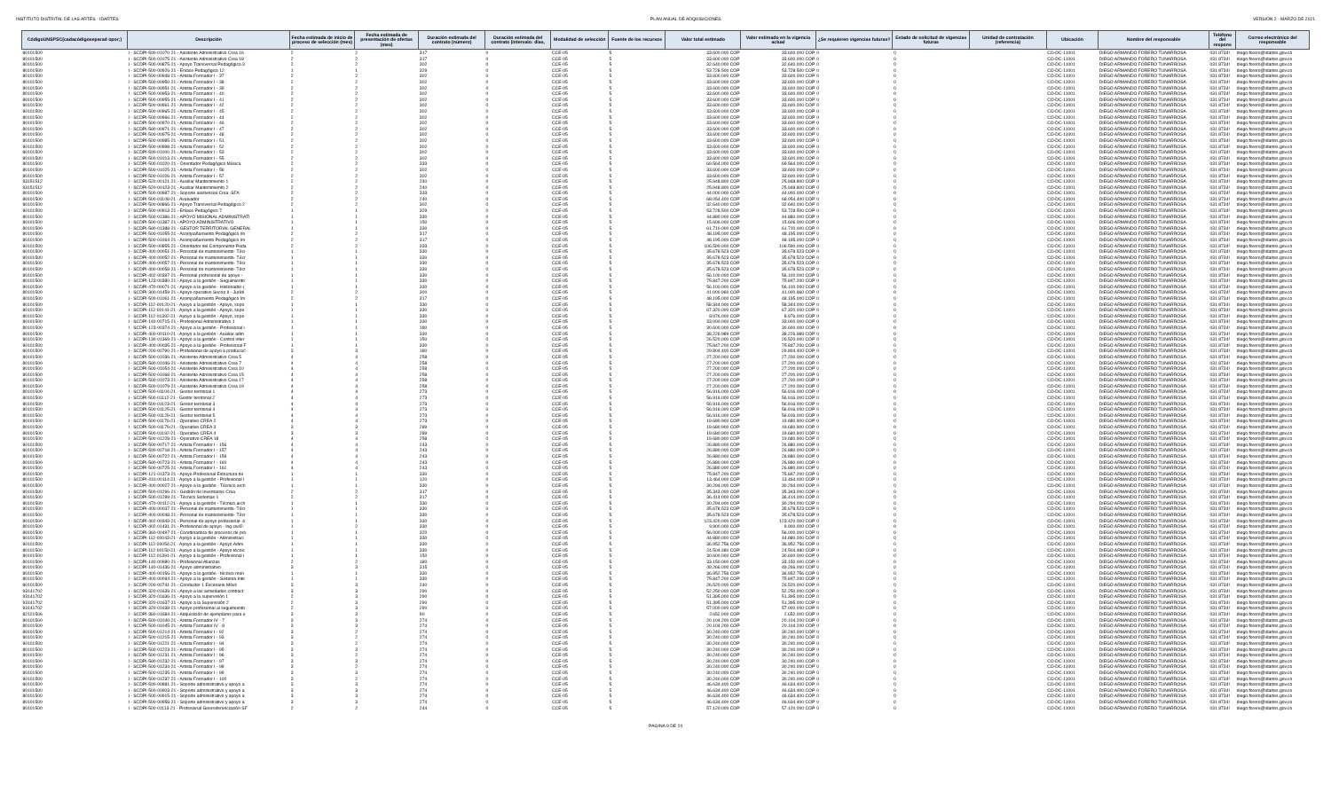INSTITUTO DISTRITAL DE LAS ARTES - IDARTES PLAN ANUAL DE ADQUISICIONES VERSIÓN 2 - MARZO DE 2021
| CódigoUNSPSC(cadacódigoseparad opor;) | Descripción | Fecha estimada de inicio de proceso de selección (mes) | Fecha estimada de presentación de ofertas (mes) | Duración estimada del contrato (número) | Duración estimada del contrato (intervalo: días, | Modalidad de selección | Fuente de los recursos | Valor total estimado | Valor estimado en la vigencia actual | ¿Se requieren vigencias futuras? | Estado de solicitud de vigencias futuras | Unidad de contratación (referencia) | Ubicación | Nombre del responsable | Teléfono del respons | Correo electrónico del responsable |
| --- | --- | --- | --- | --- | --- | --- | --- | --- | --- | --- | --- | --- | --- | --- | --- | --- |
| 80101500 | I - SCDPI-500-01070-21 - Asistente Administrativo Crea 16 | 2 | 2 | 317 | 0 | CCE-05 | 5 | 33.600.000 COP | 33.600.000 COP | 0 | 0 | | CO-DC-11001 | DIEGO ARMANDO FORERO TUNARROSA | 031 8734! | diego.forero@idartes.gov.co |
| 80101500 | I - SCDPI-500-01075-21 - Asistente Administrativo Crea 18 | 2 | 2 | 317 | 0 | CCE-05 | 5 | 33.600.000 COP | 33.600.000 COP | 0 | 0 | | CO-DC-11001 | DIEGO ARMANDO FORERO TUNARROSA | 031 8734! | diego.forero@idartes.gov.co |
| 80101500 | I - SCDPI-500-00875-21 - Apoyo Transversal Pedagógico 3 | 2 | 2 | 302 | 0 | CCE-05 | 5 | 32.640.000 COP | 32.640.000 COP | 0 | 0 | | CO-DC-11001 | DIEGO ARMANDO FORERO TUNARROSA | 031 8734! | diego.forero@idartes.gov.co |
| 80101500 | I - SCDPI-500-00926-21 - Enlace Pedagógico 12 | 1 | 1 | 329 | 0 | CCE-05 | 5 | 53.728.500 COP | 53.728.500 COP | 0 | 0 | | CO-DC-11001 | DIEGO ARMANDO FORERO TUNARROSA | 031 8734! | diego.forero@idartes.gov.co |
| 80101500 | I - SCDPI-500-00948-21 - Artista Formador I - 37 | 2 | 2 | 302 | 0 | CCE-05 | 5 | 33.600.000 COP | 33.600.000 COP | 0 | 0 | | CO-DC-11001 | DIEGO ARMANDO FORERO TUNARROSA | 031 8734! | diego.forero@idartes.gov.co |
| 80101500 | I - SCDPI-500-00950-21 - Artista Formador I - 38 | 2 | 2 | 302 | 0 | CCE-05 | 5 | 33.600.000 COP | 33.600.000 COP | 0 | 0 | | CO-DC-11001 | DIEGO ARMANDO FORERO TUNARROSA | 031 8734! | diego.forero@idartes.gov.co |
| 80101500 | I - SCDPI-500-00951-21 - Artista Formador I - 39 | 2 | 2 | 302 | 0 | CCE-05 | 5 | 33.600.000 COP | 33.600.000 COP | 0 | 0 | | CO-DC-11001 | DIEGO ARMANDO FORERO TUNARROSA | 031 8734! | diego.forero@idartes.gov.co |
| 80101500 | I - SCDPI-500-00953-21 - Artista Formador I - 40 | 2 | 2 | 302 | 0 | CCE-05 | 5 | 33.600.000 COP | 33.600.000 COP | 0 | 0 | | CO-DC-11001 | DIEGO ARMANDO FORERO TUNARROSA | 031 8734! | diego.forero@idartes.gov.co |
| 80101500 | I - SCDPI-500-00955-21 - Artista Formador I - 41 | 2 | 2 | 302 | 0 | CCE-05 | 5 | 33.600.000 COP | 33.600.000 COP | 0 | 0 | | CO-DC-11001 | DIEGO ARMANDO FORERO TUNARROSA | 031 8734! | diego.forero@idartes.gov.co |
| 80101500 | I - SCDPI-500-00961-21 - Artista Formador I - 42 | 2 | 2 | 302 | 0 | CCE-05 | 5 | 33.600.000 COP | 33.600.000 COP | 0 | 0 | | CO-DC-11001 | DIEGO ARMANDO FORERO TUNARROSA | 031 8734! | diego.forero@idartes.gov.co |
| 80101500 | I - SCDPI-500-00965-21 - Artista Formador I - 45 | 2 | 2 | 302 | 0 | CCE-05 | 5 | 33.600.000 COP | 33.600.000 COP | 0 | 0 | | CO-DC-11001 | DIEGO ARMANDO FORERO TUNARROSA | 031 8734! | diego.forero@idartes.gov.co |
| 80101500 | I - SCDPI-500-00966-21 - Artista Formador I - 44 | 2 | 2 | 302 | 0 | CCE-05 | 5 | 33.600.000 COP | 33.600.000 COP | 0 | 0 | | CO-DC-11001 | DIEGO ARMANDO FORERO TUNARROSA | 031 8734! | diego.forero@idartes.gov.co |
| 80101500 | I - SCDPI-500-00970-21 - Artista Formador I - 46 | 2 | 2 | 302 | 0 | CCE-05 | 5 | 33.600.000 COP | 33.600.000 COP | 0 | 0 | | CO-DC-11001 | DIEGO ARMANDO FORERO TUNARROSA | 031 8734! | diego.forero@idartes.gov.co |
| 80101500 | I - SCDPI-500-00971-21 - Artista Formador I - 47 | 2 | 2 | 302 | 0 | CCE-05 | 5 | 33.600.000 COP | 33.600.000 COP | 0 | 0 | | CO-DC-11001 | DIEGO ARMANDO FORERO TUNARROSA | 031 8734! | diego.forero@idartes.gov.co |
| 80101500 | I - SCDPI-500-00975-21 - Artista Formador I - 48 | 2 | 2 | 302 | 0 | CCE-05 | 5 | 33.600.000 COP | 33.600.000 COP | 0 | 0 | | CO-DC-11001 | DIEGO ARMANDO FORERO TUNARROSA | 031 8734! | diego.forero@idartes.gov.co |
| 80101500 | I - SCDPI-500-00985-21 - Artista Formador I - 51 | 2 | 2 | 302 | 0 | CCE-05 | 5 | 33.600.000 COP | 33.600.000 COP | 0 | 0 | | CO-DC-11001 | DIEGO ARMANDO FORERO TUNARROSA | 031 8734! | diego.forero@idartes.gov.co |
| 80101500 | I - SCDPI-500-00998-21 - Artista Formador I - 52 | 2 | 2 | 302 | 0 | CCE-05 | 5 | 33.600.000 COP | 33.600.000 COP | 0 | 0 | | CO-DC-11001 | DIEGO ARMANDO FORERO TUNARROSA | 031 8734! | diego.forero@idartes.gov.co |
| 80101500 | I - SCDPI-500-01000-21 - Artista Formador I - 53 | 2 | 2 | 302 | 0 | CCE-05 | 5 | 33.600.000 COP | 33.600.000 COP | 0 | 0 | | CO-DC-11001 | DIEGO ARMANDO FORERO TUNARROSA | 031 8734! | diego.forero@idartes.gov.co |
| 80101500 | I - SCDPI-500-01013-21 - Artista Formador I - 55 | 2 | 2 | 302 | 0 | CCE-05 | 5 | 33.600.000 COP | 33.600.000 COP | 0 | 0 | | CO-DC-11001 | DIEGO ARMANDO FORERO TUNARROSA | 031 8734! | diego.forero@idartes.gov.co |
| 80101500 | I - SCDPI-500-01020-21 - Orientador Pedagógico Música | 2 | 2 | 333 | 0 | CCE-05 | 5 | 69.564.000 COP | 69.564.000 COP | 0 | 0 | | CO-DC-11001 | DIEGO ARMANDO FORERO TUNARROSA | 031 8734! | diego.forero@idartes.gov.co |
| 80101500 | I - SCDPI-500-01025-21 - Artista Formador I - 56 | 2 | 2 | 302 | 0 | CCE-05 | 5 | 33.600.000 COP | 33.600.000 COP | 0 | 0 | | CO-DC-11001 | DIEGO ARMANDO FORERO TUNARROSA | 031 8734! | diego.forero@idartes.gov.co |
| 80101500 | I - SCDPI-500-01026-21 - Artista Formador I - 57 | 2 | 2 | 302 | 0 | CCE-05 | 5 | 33.600.000 COP | 33.600.000 COP | 0 | 0 | | CO-DC-11001 | DIEGO ARMANDO FORERO TUNARROSA | 031 8734! | diego.forero@idartes.gov.co |
| 93151512 | I - SCDPI-520-00121-21 - Auxiliar Mantenimiento 1 | 2 | 2 | 240 | 0 | CCE-05 | 5 | 25.948.800 COP | 25.948.800 COP | 0 | 0 | | CO-DC-11001 | DIEGO ARMANDO FORERO TUNARROSA | 031 8734! | diego.forero@idartes.gov.co |
| 93151512 | I - SCDPI-520-00123-21 - Auxiliar Mantenimiento 2 | 2 | 2 | 240 | 0 | CCE-05 | 5 | 25.948.800 COP | 25.948.800 COP | 0 | 0 | | CO-DC-11001 | DIEGO ARMANDO FORERO TUNARROSA | 031 8734! | diego.forero@idartes.gov.co |
| 80101500 | I - SCDPI-500-00987-21 - Soporte asistencial Crea -SFA | 2 | 2 | 333 | 0 | CCE-05 | 5 | 44.000.000 COP | 44.000.000 COP | 0 | 0 | | CO-DC-11001 | DIEGO ARMANDO FORERO TUNARROSA | 031 8734! | diego.forero@idartes.gov.co |
| 80101500 | I - SCDPI-500-01108-21 - Avaluador | 2 | 2 | 240 | 0 | CCE-05 | 5 | 68.054.400 COP | 68.054.400 COP | 0 | 0 | | CO-DC-11001 | DIEGO ARMANDO FORERO TUNARROSA | 031 8734! | diego.forero@idartes.gov.co |
| 80101500 | I - SCDPI-500-00866-21 - Apoyo Transversal Pedagógico 2 | 2 | 2 | 302 | 0 | CCE-05 | 5 | 32.640.000 COP | 32.640.000 COP | 0 | 0 | | CO-DC-11001 | DIEGO ARMANDO FORERO TUNARROSA | 031 8734! | diego.forero@idartes.gov.co |
| 80101500 | I - SCDPI-500-00913-21 - Enlace Pedagógico 7 | 1 | 1 | 329 | 0 | CCE-05 | 5 | 53.728.500 COP | 53.728.500 COP | 0 | 0 | | CO-DC-11001 | DIEGO ARMANDO FORERO TUNARROSA | 031 8734! | diego.forero@idartes.gov.co |
| 80101500 | I - SCDPI-500-01386-21 - APOYO MISIONAL ADMINISTRATI | 1 | 1 | 330 | 0 | CCE-05 | 5 | 44.880.000 COP | 44.880.000 COP | 0 | 0 | | CO-DC-11001 | DIEGO ARMANDO FORERO TUNARROSA | 031 8734! | diego.forero@idartes.gov.co |
| 80101500 | I - SCDPI-500-01387-21 - APOYO ADMINISTRATIVO | 1 | 1 | 150 | 0 | CCE-05 | 5 | 15.606.000 COP | 15.606.000 COP | 0 | 0 | | CO-DC-11001 | DIEGO ARMANDO FORERO TUNARROSA | 031 8734! | diego.forero@idartes.gov.co |
| 80101500 | I - SCDPI-500-01388-21 - GESTOR TERRITORIAL GENERAL | 1 | 1 | 330 | 0 | CCE-05 | 5 | 61.710.000 COP | 61.710.000 COP | 0 | 0 | | CO-DC-11001 | DIEGO ARMANDO FORERO TUNARROSA | 031 8734! | diego.forero@idartes.gov.co |
| 80101500 | I - SCDPI-500-01055-21 - Acompañamiento Pedagógico Im | 2 | 2 | 317 | 0 | CCE-05 | 5 | 48.195.000 COP | 48.195.000 COP | 0 | 0 | | CO-DC-11001 | DIEGO ARMANDO FORERO TUNARROSA | 031 8734! | diego.forero@idartes.gov.co |
| 80101500 | I - SCDPI-500-01064-21 - Acompañamiento Pedagógico Im | 2 | 2 | 317 | 0 | CCE-05 | 5 | 48.195.000 COP | 48.195.000 COP | 0 | 0 | | CO-DC-11001 | DIEGO ARMANDO FORERO TUNARROSA | 031 8734! | diego.forero@idartes.gov.co |
| 80101500 | I - SCDPI-500-00855-21 - Orientador del Componente Peda | 2 | 2 | 333 | 0 | CCE-05 | 5 | 106.590.000 COP | 106.590.000 COP | 0 | 0 | | CO-DC-11001 | DIEGO ARMANDO FORERO TUNARROSA | 031 8734! | diego.forero@idartes.gov.co |
| 80101500 | I - SCDPI-400-00051-21 - Personal de mantenimiento- Técr | 1 | 1 | 330 | 0 | CCE-05 | 5 | 35.678.523 COP | 35.678.523 COP | 0 | 0 | | CO-DC-11001 | DIEGO ARMANDO FORERO TUNARROSA | 031 8734! | diego.forero@idartes.gov.co |
| 80101500 | I - SCDPI-400-00052-21 - Personal de mantenimiento- Técr | 1 | 1 | 330 | 0 | CCE-05 | 5 | 35.678.523 COP | 35.678.523 COP | 0 | 0 | | CO-DC-11001 | DIEGO ARMANDO FORERO TUNARROSA | 031 8734! | diego.forero@idartes.gov.co |
| 80101500 | I - SCDPI-400-00057-21 - Personal de mantenimiento- Técr | 1 | 1 | 330 | 0 | CCE-05 | 5 | 35.678.523 COP | 35.678.523 COP | 0 | 0 | | CO-DC-11001 | DIEGO ARMANDO FORERO TUNARROSA | 031 8734! | diego.forero@idartes.gov.co |
| 80101500 | I - SCDPI-400-00058-21 - Personal de mantenimiento- Técr | 1 | 1 | 330 | 0 | CCE-05 | 5 | 35.678.523 COP | 35.678.523 COP | 0 | 0 | | CO-DC-11001 | DIEGO ARMANDO FORERO TUNARROSA | 031 8734! | diego.forero@idartes.gov.co |
| 80101500 | I - SCDPI-402-00397-21 - Personal profesional de apoyo - | 1 | 1 | 330 | 0 | CCE-05 | 5 | 56.100.000 COP | 56.100.000 COP | 0 | 0 | | CO-DC-11001 | DIEGO ARMANDO FORERO TUNARROSA | 031 8734! | diego.forero@idartes.gov.co |
| 80101500 | I - SCDPI-123-00380-21 - Apoyo a la gestión - Seguimiento | 1 | 1 | 330 | 0 | CCE-05 | 5 | 75.847.200 COP | 75.847.200 COP | 0 | 0 | | CO-DC-11001 | DIEGO ARMANDO FORERO TUNARROSA | 031 8734! | diego.forero@idartes.gov.co |
| 80101500 | I - SCDPI-470-00071-21 - Apoyo a la gestión - Historiador-( | 1 | 1 | 330 | 0 | CCE-05 | 5 | 56.100.000 COP | 56.100.000 COP | 0 | 0 | | CO-DC-11001 | DIEGO ARMANDO FORERO TUNARROSA | 031 8734! | diego.forero@idartes.gov.co |
| 80101500 | I - SCDPI-300-01459-21 - Apoyo operativo Secop II - Jurídi | 2 | 2 | 300 | 0 | CCE-05 | 5 | 41.000.960 COP | 41.000.960 COP | 0 | 0 | | CO-DC-11001 | DIEGO ARMANDO FORERO TUNARROSA | 031 8734! | diego.forero@idartes.gov.co |
| 80101500 | I - SCDPI-500-01061-21 - Acompañamiento Pedagógico Im | 2 | 2 | 317 | 0 | CCE-05 | 5 | 48.195.000 COP | 48.195.000 COP | 0 | 0 | | CO-DC-11001 | DIEGO ARMANDO FORERO TUNARROSA | 031 8734! | diego.forero@idartes.gov.co |
| 80101500 | I - SCDPI-112-00120-21 - Apoyo a la gestión - Apoyo, sopo | 1 | 1 | 330 | 0 | CCE-05 | 5 | 58.344.000 COP | 58.344.000 COP | 0 | 0 | | CO-DC-11001 | DIEGO ARMANDO FORERO TUNARROSA | 031 8734! | diego.forero@idartes.gov.co |
| 80101500 | I - SCDPI-112-00141-21 - Apoyo a la gestión - Apoyo, sopo | 1 | 1 | 330 | 0 | CCE-05 | 5 | 67.320.000 COP | 67.320.000 COP | 0 | 0 | | CO-DC-11001 | DIEGO ARMANDO FORERO TUNARROSA | 031 8734! | diego.forero@idartes.gov.co |
| 80101500 | I - SCDPI-112-01392-21 - Apoyo a la gestión - Apoyo, sopo | 1 | 1 | 330 | 0 | CCE-05 | 5 | 8.976.000 COP | 8.976.000 COP | 0 | 0 | | CO-DC-11001 | DIEGO ARMANDO FORERO TUNARROSA | 031 8734! | diego.forero@idartes.gov.co |
| 80101500 | I - SCDPI-140-00715-21 - Profesional Administrativo 1 | 1 | 1 | 330 | 0 | CCE-05 | 5 | 33.000.000 COP | 33.000.000 COP | 0 | 0 | | CO-DC-11001 | DIEGO ARMANDO FORERO TUNARROSA | 031 8734! | diego.forero@idartes.gov.co |
| 80101500 | I - SCDPI-123-00374-21 - Apoyo a la gestión - Profesional i | 1 | 1 | 180 | 0 | CCE-05 | 5 | 30.600.000 COP | 30.600.000 COP | 0 | 0 | | CO-DC-11001 | DIEGO ARMANDO FORERO TUNARROSA | 031 8734! | diego.forero@idartes.gov.co |
| 80101500 | I - SCDPI-400-00110-21 - Apoyo a la gestión - Auxiliar adm | 1 | 1 | 330 | 0 | CCE-05 | 5 | 38.226.989 COP | 38.226.989 COP | 0 | 0 | | CO-DC-11001 | DIEGO ARMANDO FORERO TUNARROSA | 031 8734! | diego.forero@idartes.gov.co |
| 80101500 | I - SCDPI-130-01369-21 - Apoyo a la gestión - Control inter | 1 | 1 | 150 | 0 | CCE-05 | 5 | 26.520.000 COP | 26.520.000 COP | 0 | 0 | | CO-DC-11001 | DIEGO ARMANDO FORERO TUNARROSA | 031 8734! | diego.forero@idartes.gov.co |
| 80101500 | I - SCDPI-400-00035-21 - Apoyo a la gestión - Profesional F | 1 | 1 | 330 | 0 | CCE-05 | 5 | 75.847.200 COP | 75.847.200 COP | 0 | 0 | | CO-DC-11001 | DIEGO ARMANDO FORERO TUNARROSA | 031 8734! | diego.forero@idartes.gov.co |
| 80101500 | I - SCDPI-200-00790-21 - Profesional de apoyo a produccić | 3 | 3 | 180 | 0 | CCE-05 | 5 | 29.804.400 COP | 29.804.400 COP | 0 | 0 | | CO-DC-11001 | DIEGO ARMANDO FORERO TUNARROSA | 031 8734! | diego.forero@idartes.gov.co |
| 80101500 | I - SCDPI-500-01036-21 - Asistente Administrativo Crea 5 | 4 | 4 | 258 | 0 | CCE-05 | 5 | 27.200.000 COP | 27.200.000 COP | 0 | 0 | | CO-DC-11001 | DIEGO ARMANDO FORERO TUNARROSA | 031 8734! | diego.forero@idartes.gov.co |
| 80101500 | I - SCDPI-500-01046-21 - Asistente Administrativo Crea 7 | 4 | 4 | 258 | 0 | CCE-05 | 5 | 27.200.000 COP | 27.200.000 COP | 0 | 0 | | CO-DC-11001 | DIEGO ARMANDO FORERO TUNARROSA | 031 8734! | diego.forero@idartes.gov.co |
| 80101500 | I - SCDPI-500-01054-21 - Asistente Administrativo Crea 10 | 4 | 4 | 258 | 0 | CCE-05 | 5 | 27.200.000 COP | 27.200.000 COP | 0 | 0 | | CO-DC-11001 | DIEGO ARMANDO FORERO TUNARROSA | 031 8734! | diego.forero@idartes.gov.co |
| 80101500 | I - SCDPI-500-01068-21 - Asistente Administrativo Crea 15 | 4 | 4 | 258 | 0 | CCE-05 | 5 | 27.200.000 COP | 27.200.000 COP | 0 | 0 | | CO-DC-11001 | DIEGO ARMANDO FORERO TUNARROSA | 031 8734! | diego.forero@idartes.gov.co |
| 80101500 | I - SCDPI-500-01073-21 - Asistente Administrativo Crea 17 | 4 | 4 | 258 | 0 | CCE-05 | 5 | 27.200.000 COP | 27.200.000 COP | 0 | 0 | | CO-DC-11001 | DIEGO ARMANDO FORERO TUNARROSA | 031 8734! | diego.forero@idartes.gov.co |
| 80101500 | I - SCDPI-500-01079-21 - Asistente Administrativo Crea 19 | 4 | 4 | 258 | 0 | CCE-05 | 5 | 27.200.000 COP | 27.200.000 COP | 0 | 0 | | CO-DC-11001 | DIEGO ARMANDO FORERO TUNARROSA | 031 8734! | diego.forero@idartes.gov.co |
| 80101500 | I - SCDPI-500-01104-21 - Gestor territorial 1 | 4 | 4 | 273 | 0 | CCE-05 | 5 | 56.916.000 COP | 56.916.000 COP | 0 | 0 | | CO-DC-11001 | DIEGO ARMANDO FORERO TUNARROSA | 031 8734! | diego.forero@idartes.gov.co |
| 80101500 | I - SCDPI-500-01112-21 - Gestor territorial 2 | 4 | 4 | 273 | 0 | CCE-05 | 5 | 56.916.000 COP | 56.916.000 COP | 0 | 0 | | CO-DC-11001 | DIEGO ARMANDO FORERO TUNARROSA | 031 8734! | diego.forero@idartes.gov.co |
| 80101500 | I - SCDPI-500-01123-21 - Gestor territorial 3 | 4 | 4 | 273 | 0 | CCE-05 | 5 | 56.916.000 COP | 56.916.000 COP | 0 | 0 | | CO-DC-11001 | DIEGO ARMANDO FORERO TUNARROSA | 031 8734! | diego.forero@idartes.gov.co |
| 80101500 | I - SCDPI-500-01125-21 - Gestor territorial 4 | 4 | 4 | 273 | 0 | CCE-05 | 5 | 56.916.000 COP | 56.916.000 COP | 0 | 0 | | CO-DC-11001 | DIEGO ARMANDO FORERO TUNARROSA | 031 8734! | diego.forero@idartes.gov.co |
| 80101500 | I - SCDPI-500-01129-21 - Gestor territorial 5 | 4 | 4 | 273 | 0 | CCE-05 | 5 | 56.916.000 COP | 56.916.000 COP | 0 | 0 | | CO-DC-11001 | DIEGO ARMANDO FORERO TUNARROSA | 031 8734! | diego.forero@idartes.gov.co |
| 80101500 | I - SCDPI-500-01176-21 - Operativo CREA 2 | 4 | 4 | 273 | 0 | CCE-05 | 5 | 19.680.900 COP | 19.680.900 COP | 0 | 0 | | CO-DC-11001 | DIEGO ARMANDO FORERO TUNARROSA | 031 8734! | diego.forero@idartes.gov.co |
| 80101500 | I - SCDPI-500-01179-21 - Operativo CREA 3 | 3 | 3 | 289 | 0 | CCE-05 | 5 | 19.680.900 COP | 19.680.900 COP | 0 | 0 | | CO-DC-11001 | DIEGO ARMANDO FORERO TUNARROSA | 031 8734! | diego.forero@idartes.gov.co |
| 80101500 | I - SCDPI-500-01192-21 - Operativo CREA 4 | 3 | 3 | 289 | 0 | CCE-05 | 5 | 19.680.900 COP | 19.680.900 COP | 0 | 0 | | CO-DC-11001 | DIEGO ARMANDO FORERO TUNARROSA | 031 8734! | diego.forero@idartes.gov.co |
| 80101500 | I - SCDPI-500-01228-21 - Operativo CREA 18 | 4 | 4 | 258 | 0 | CCE-05 | 5 | 19.680.900 COP | 19.680.900 COP | 0 | 0 | | CO-DC-11001 | DIEGO ARMANDO FORERO TUNARROSA | 031 8734! | diego.forero@idartes.gov.co |
| 80101500 | I - SCDPI-500-00717-21 - Artista Formador I - 156 | 4 | 4 | 243 | 0 | CCE-05 | 5 | 26.880.000 COP | 26.880.000 COP | 0 | 0 | | CO-DC-11001 | DIEGO ARMANDO FORERO TUNARROSA | 031 8734! | diego.forero@idartes.gov.co |
| 80101500 | I - SCDPI-500-00718-21 - Artista Formador I - 157 | 4 | 4 | 243 | 0 | CCE-05 | 5 | 26.880.000 COP | 26.880.000 COP | 0 | 0 | | CO-DC-11001 | DIEGO ARMANDO FORERO TUNARROSA | 031 8734! | diego.forero@idartes.gov.co |
| 80101500 | I - SCDPI-500-00722-21 - Artista Formador I - 159 | 4 | 4 | 243 | 0 | CCE-05 | 5 | 26.880.000 COP | 26.880.000 COP | 0 | 0 | | CO-DC-11001 | DIEGO ARMANDO FORERO TUNARROSA | 031 8734! | diego.forero@idartes.gov.co |
| 80101500 | I - SCDPI-500-00723-21 - Artista Formador I - 160 | 4 | 4 | 243 | 0 | CCE-05 | 5 | 26.880.000 COP | 26.880.000 COP | 0 | 0 | | CO-DC-11001 | DIEGO ARMANDO FORERO TUNARROSA | 031 8734! | diego.forero@idartes.gov.co |
| 80101500 | I - SCDPI-500-00725-21 - Artista Formador I - 161 | 4 | 4 | 243 | 0 | CCE-05 | 5 | 26.880.000 COP | 26.880.000 COP | 0 | 0 | | CO-DC-11001 | DIEGO ARMANDO FORERO TUNARROSA | 031 8734! | diego.forero@idartes.gov.co |
| 80101500 | I - SCDPI-121-01373-21 - Apoyo Profesional Estructura de | 1 | 1 | 330 | 0 | CCE-05 | 5 | 75.847.200 COP | 75.847.200 COP | 0 | 0 | | CO-DC-11001 | DIEGO ARMANDO FORERO TUNARROSA | 031 8734! | diego.forero@idartes.gov.co |
| 80101500 | I - SCDPI-410-00114-21 - Apoyo a la gestión - Profesional i | 1 | 1 | 120 | 0 | CCE-05 | 5 | 13.464.000 COP | 13.464.000 COP | 0 | 0 | | CO-DC-11001 | DIEGO ARMANDO FORERO TUNARROSA | 031 8734! | diego.forero@idartes.gov.co |
| 80101500 | I - SCDPI-400-00027-21 - Apoyo a la gestión - Técnico arch | 1 | 1 | 330 | 0 | CCE-05 | 5 | 30.294.000 COP | 30.294.000 COP | 0 | 0 | | CO-DC-11001 | DIEGO ARMANDO FORERO TUNARROSA | 031 8734! | diego.forero@idartes.gov.co |
| 80101500 | I - SCDPI-500-01296-21 - Gestión de Inventarios Crea | 2 | 2 | 317 | 0 | CCE-05 | 5 | 35.343.000 COP | 35.343.000 COP | 0 | 0 | | CO-DC-11001 | DIEGO ARMANDO FORERO TUNARROSA | 031 8734! | diego.forero@idartes.gov.co |
| 80101500 | I - SCDPI-500-01299-21 - Técnico Sistemas 1 | 2 | 2 | 317 | 0 | CCE-05 | 5 | 36.414.000 COP | 36.414.000 COP | 0 | 0 | | CO-DC-11001 | DIEGO ARMANDO FORERO TUNARROSA | 031 8734! | diego.forero@idartes.gov.co |
| 80101500 | I - SCDPI-470-00112-21 - Apoyo a la gestión - Técnico arch | 1 | 1 | 330 | 0 | CCE-05 | 5 | 30.294.000 COP | 30.294.000 COP | 0 | 0 | | CO-DC-11001 | DIEGO ARMANDO FORERO TUNARROSA | 031 8734! | diego.forero@idartes.gov.co |
| 80101500 | I - SCDPI-400-00037-21 - Personal de mantenimiento- Técr | 1 | 1 | 330 | 0 | CCE-05 | 5 | 35.678.523 COP | 35.678.523 COP | 0 | 0 | | CO-DC-11001 | DIEGO ARMANDO FORERO TUNARROSA | 031 8734! | diego.forero@idartes.gov.co |
| 80101500 | I - SCDPI-400-00048-21 - Personal de mantenimiento- Técr | 1 | 1 | 330 | 0 | CCE-05 | 5 | 35.678.523 COP | 35.678.523 COP | 0 | 0 | | CO-DC-11001 | DIEGO ARMANDO FORERO TUNARROSA | 031 8734! | diego.forero@idartes.gov.co |
| 80101500 | I - SCDPI-402-00349-21 - Personal de apoyo profesional- á | 1 | 1 | 330 | 0 | CCE-05 | 5 | 123.420.000 COP | 123.420.000 COP | 0 | 0 | | CO-DC-11001 | DIEGO ARMANDO FORERO TUNARROSA | 031 8734! | diego.forero@idartes.gov.co |
| 80101500 | I - SCDPI-402-01431-21 - Profesional de apoyo - Ing civil2- | 1 | 2 | 330 | 0 | CCE-05 | 5 | 9.900.000 COP | 9.900.000 COP | 0 | 0 | | CO-DC-11001 | DIEGO ARMANDO FORERO TUNARROSA | 031 8734! | diego.forero@idartes.gov.co |
| 80101500 | I - SCDPI-360-00497-21 - Coordinadora de procesos de pro | 1 | 1 | 320 | 0 | CCE-05 | 5 | 56.000.000 COP | 56.000.000 COP | 0 | 0 | | CO-DC-11001 | DIEGO ARMANDO FORERO TUNARROSA | 031 8734! | diego.forero@idartes.gov.co |
| 80101500 | I - SCDPI-112-00043-21 - Apoyo a la gestión - Administraci | 1 | 1 | 330 | 0 | CCE-05 | 5 | 44.880.000 COP | 44.880.000 COP | 0 | 0 | | CO-DC-11001 | DIEGO ARMANDO FORERO TUNARROSA | 031 8734! | diego.forero@idartes.gov.co |
| 80101500 | I - SCDPI-112-00054-21 - Apoyo a la gestión - Apoyo Admi | 1 | 1 | 330 | 0 | CCE-05 | 5 | 36.952.756 COP | 36.952.756 COP | 0 | 0 | | CO-DC-11001 | DIEGO ARMANDO FORERO TUNARROSA | 031 8734! | diego.forero@idartes.gov.co |
| 80101500 | I - SCDPI-112-00150-21 - Apoyo a la gestión - Apoyo técnic | 1 | 1 | 330 | 0 | CCE-05 | 5 | 24.504.480 COP | 24.504.480 COP | 0 | 0 | | CO-DC-11001 | DIEGO ARMANDO FORERO TUNARROSA | 031 8734! | diego.forero@idartes.gov.co |
| 80101500 | I - SCDPI-112-01391-21 - Apoyo a la gestión - Profesional i | 1 | 1 | 150 | 0 | CCE-05 | 5 | 30.600.000 COP | 30.600.000 COP | 0 | 0 | | CO-DC-11001 | DIEGO ARMANDO FORERO TUNARROSA | 031 8734! | diego.forero@idartes.gov.co |
| 80101500 | I - SCDPI-140-00980-21 - Profesional Alianzas | 2 | 2 | 180 | 0 | CCE-05 | 5 | 33.150.000 COP | 33.150.000 COP | 0 | 0 | | CO-DC-11001 | DIEGO ARMANDO FORERO TUNARROSA | 031 8734! | diego.forero@idartes.gov.co |
| 80101500 | I - SCDPI-140-01436-21 - Apoyo administrativo | 3 | 3 | 315 | 0 | CCE-05 | 5 | 49.266.000 COP | 49.266.000 COP | 0 | 0 | | CO-DC-11001 | DIEGO ARMANDO FORERO TUNARROSA | 031 8734! | diego.forero@idartes.gov.co |
| 80101500 | I - SCDPI-400-00156-21 - Apoyo a la gestión - técnico mon | 1 | 1 | 330 | 0 | CCE-05 | 5 | 36.952.756 COP | 36.952.756 COP | 0 | 0 | | CO-DC-11001 | DIEGO ARMANDO FORERO TUNARROSA | 031 8734! | diego.forero@idartes.gov.co |
| 80101500 | I - SCDPI-400-00094-21 - Apoyo a la gestión - Sistema Inte | 1 | 1 | 330 | 0 | CCE-05 | 5 | 75.847.200 COP | 75.847.200 COP | 0 | 0 | | CO-DC-11001 | DIEGO ARMANDO FORERO TUNARROSA | 031 8734! | diego.forero@idartes.gov.co |
| 80101500 | I - SCDPI-200-00741-21 - Conductor 1 Escenario Móvil | 3 | 3 | 240 | 0 | CCE-05 | 5 | 26.520.000 COP | 26.520.000 COP | 0 | 0 | | CO-DC-11001 | DIEGO ARMANDO FORERO TUNARROSA | 031 8734! | diego.forero@idartes.gov.co |
| 93141702 | I - SCDPI-320-01639-21 - Apoyo a las actividades contract | 3 | 3 | 290 | 0 | CCE-05 | 5 | 52.250.000 COP | 52.250.000 COP | 0 | 0 | | CO-DC-11001 | DIEGO ARMANDO FORERO TUNARROSA | 031 8734! | diego.forero@idartes.gov.co |
| 93141702 | I - SCDPI-320-01636-21 - Apoyo a la supervisión 1 | 2 | 3 | 290 | 0 | CCE-05 | 5 | 51.395.000 COP | 51.395.000 COP | 0 | 0 | | CO-DC-11001 | DIEGO ARMANDO FORERO TUNARROSA | 031 8734! | diego.forero@idartes.gov.co |
| 93141702 | I - SCDPI-320-01637-21 - Apoyo a la Supervisión 2 | 2 | 3 | 290 | 0 | CCE-05 | 5 | 51.395.000 COP | 51.395.000 COP | 0 | 0 | | CO-DC-11001 | DIEGO ARMANDO FORERO TUNARROSA | 031 8734! | diego.forero@idartes.gov.co |
| 93141702 | I - SCDPI-320-01638-21 - Apoyo profesional al seguimiento | 2 | 3 | 290 | 0 | CCE-05 | 5 | 57.000.000 COP | 57.000.000 COP | 0 | 0 | | CO-DC-11001 | DIEGO ARMANDO FORERO TUNARROSA | 031 8734! | diego.forero@idartes.gov.co |
| 82121506 | I - SCDPI-360-01684-21 - Adquisición de ejemplares para e | 3 | 3 | 90 | 0 | CCE-05 | 5 | 2.652.000 COP | 2.652.000 COP | 0 | 0 | | CO-DC-11001 | DIEGO ARMANDO FORERO TUNARROSA | 031 8734! | diego.forero@idartes.gov.co |
| 80101500 | I - SCDPI-500-01040-21 - Artista Formador IV - 7 | 3 | 3 | 274 | 0 | CCE-05 | 5 | 20.104.200 COP | 20.104.200 COP | 0 | 0 | | CO-DC-11001 | DIEGO ARMANDO FORERO TUNARROSA | 031 8734! | diego.forero@idartes.gov.co |
| 80101500 | I - SCDPI-500-01045-21 - Artista Formador IV - 8 | 3 | 3 | 274 | 0 | CCE-05 | 5 | 20.104.200 COP | 20.104.200 COP | 0 | 0 | | CO-DC-11001 | DIEGO ARMANDO FORERO TUNARROSA | 031 8734! | diego.forero@idartes.gov.co |
| 80101500 | I - SCDPI-500-01214-21 - Artista Formador I - 92 | 3 | 2 | 274 | 0 | CCE-05 | 5 | 30.240.000 COP | 30.240.000 COP | 0 | 0 | | CO-DC-11001 | DIEGO ARMANDO FORERO TUNARROSA | 031 8734! | diego.forero@idartes.gov.co |
| 80101500 | I - SCDPI-500-01215-21 - Artista Formador I - 93 | 3 | 2 | 274 | 0 | CCE-05 | 5 | 30.240.000 COP | 30.240.000 COP | 0 | 0 | | CO-DC-11001 | DIEGO ARMANDO FORERO TUNARROSA | 031 8734! | diego.forero@idartes.gov.co |
| 80101500 | I - SCDPI-500-01221-21 - Artista Formador I - 94 | 3 | 2 | 274 | 0 | CCE-05 | 5 | 30.240.000 COP | 30.240.000 COP | 0 | 0 | | CO-DC-11001 | DIEGO ARMANDO FORERO TUNARROSA | 031 8734! | diego.forero@idartes.gov.co |
| 80101500 | I - SCDPI-500-01223-21 - Artista Formador I - 95 | 3 | 3 | 274 | 0 | CCE-05 | 5 | 30.240.000 COP | 30.240.000 COP | 0 | 0 | | CO-DC-11001 | DIEGO ARMANDO FORERO TUNARROSA | 031 8734! | diego.forero@idartes.gov.co |
| 80101500 | I - SCDPI-500-01231-21 - Artista Formador I - 96 | 3 | 2 | 274 | 0 | CCE-05 | 5 | 30.240.000 COP | 30.240.000 COP | 0 | 0 | | CO-DC-11001 | DIEGO ARMANDO FORERO TUNARROSA | 031 8734! | diego.forero@idartes.gov.co |
| 80101500 | I - SCDPI-500-01232-21 - Artista Formador I - 97 | 3 | 3 | 274 | 0 | CCE-05 | 5 | 30.240.000 COP | 30.240.000 COP | 0 | 0 | | CO-DC-11001 | DIEGO ARMANDO FORERO TUNARROSA | 031 8734! | diego.forero@idartes.gov.co |
| 80101500 | I - SCDPI-500-01234-21 - Artista Formador I - 98 | 3 | 2 | 274 | 0 | CCE-05 | 5 | 30.240.000 COP | 30.240.000 COP | 0 | 0 | | CO-DC-11001 | DIEGO ARMANDO FORERO TUNARROSA | 031 8734! | diego.forero@idartes.gov.co |
| 80101500 | I - SCDPI-500-01235-21 - Artista Formador I - 99 | 3 | 3 | 274 | 0 | CCE-05 | 5 | 30.240.000 COP | 30.240.000 COP | 0 | 0 | | CO-DC-11001 | DIEGO ARMANDO FORERO TUNARROSA | 031 8734! | diego.forero@idartes.gov.co |
| 80101500 | I - SCDPI-500-01237-21 - Artista Formador I - 100 | 3 | 2 | 274 | 0 | CCE-05 | 5 | 30.240.000 COP | 30.240.000 COP | 0 | 0 | | CO-DC-11001 | DIEGO ARMANDO FORERO TUNARROSA | 031 8734! | diego.forero@idartes.gov.co |
| 80101500 | I - SCDPI-500-00881-21 - Soporte administrativo y apoyo a | 3 | 3 | 274 | 0 | CCE-05 | 5 | 46.634.400 COP | 46.634.400 COP | 0 | 0 | | CO-DC-11001 | DIEGO ARMANDO FORERO TUNARROSA | 031 8734! | diego.forero@idartes.gov.co |
| 80101500 | I - SCDPI-500-00903-21 - Soporte administrativo y apoyo a | 3 | 3 | 274 | 0 | CCE-05 | 5 | 46.634.400 COP | 46.634.400 COP | 0 | 0 | | CO-DC-11001 | DIEGO ARMANDO FORERO TUNARROSA | 031 8734! | diego.forero@idartes.gov.co |
| 80101500 | I - SCDPI-500-00915-21 - Soporte administrativo y apoyo a | 3 | 3 | 274 | 0 | CCE-05 | 5 | 46.634.400 COP | 46.634.400 COP | 0 | 0 | | CO-DC-11001 | DIEGO ARMANDO FORERO TUNARROSA | 031 8734! | diego.forero@idartes.gov.co |
| 80101500 | I - SCDPI-500-00958-21 - Soporte administrativo y apoyo a | 3 | 3 | 274 | 0 | CCE-05 | 5 | 46.634.400 COP | 46.634.400 COP | 0 | 0 | | CO-DC-11001 | DIEGO ARMANDO FORERO TUNARROSA | 031 8734! | diego.forero@idartes.gov.co |
| 80101500 | I - SCDPI-500-01113-21 - Profesional Georreferenciación SF | 2 | 2 | 244 | 0 | CCE-05 | 5 | 57.120.000 COP | 57.120.000 COP | 0 | 0 | | CO-DC-11001 | DIEGO ARMANDO FORERO TUNARROSA | 031 8734! | diego.forero@idartes.gov.co |
PÁGINA 9 DE 24